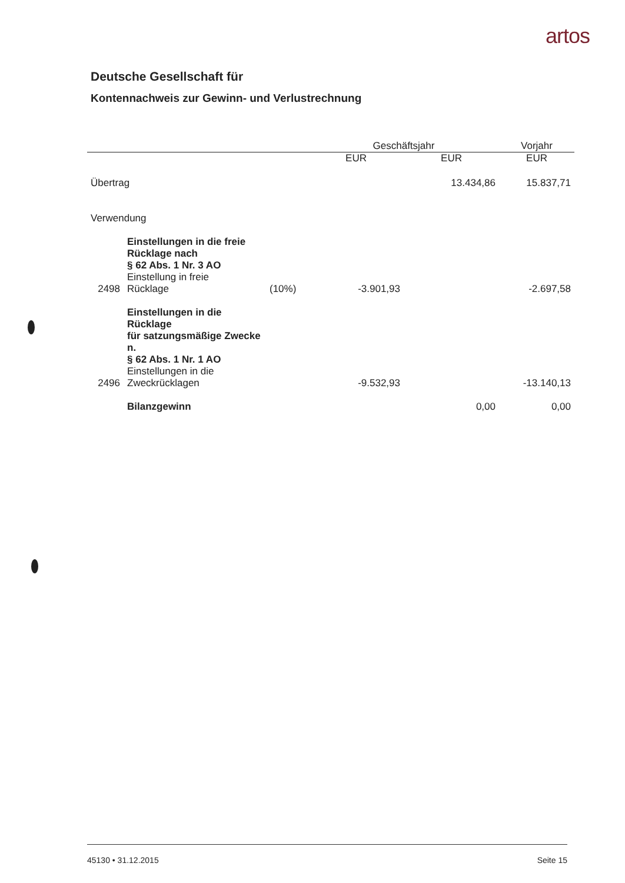artos
Deutsche Gesellschaft für
Kontennachweis zur Gewinn- und Verlustrechnung
| | | | Geschäftsjahr | | Vorjahr |
| --- | --- | --- | --- | --- | --- |
| | | | EUR | EUR | EUR |
| Übertrag | | | | 13.434,86 | 15.837,71 |
| Verwendung | | | | | |
| | Einstellungen in die freie Rücklage nach § 62 Abs. 1 Nr. 3 AO | | | | |
| 2498 | Einstellung in freie Rücklage | (10%) | -3.901,93 | | -2.697,58 |
| | Einstellungen in die Rücklage für satzungsmäßige Zwecke n. § 62 Abs. 1 Nr. 1 AO | | | | |
| 2496 | Einstellungen in die Zweckrücklagen | | -9.532,93 | | -13.140,13 |
| | Bilanzgewinn | | | 0,00 | 0,00 |
45130 • 31.12.2015 Seite 15